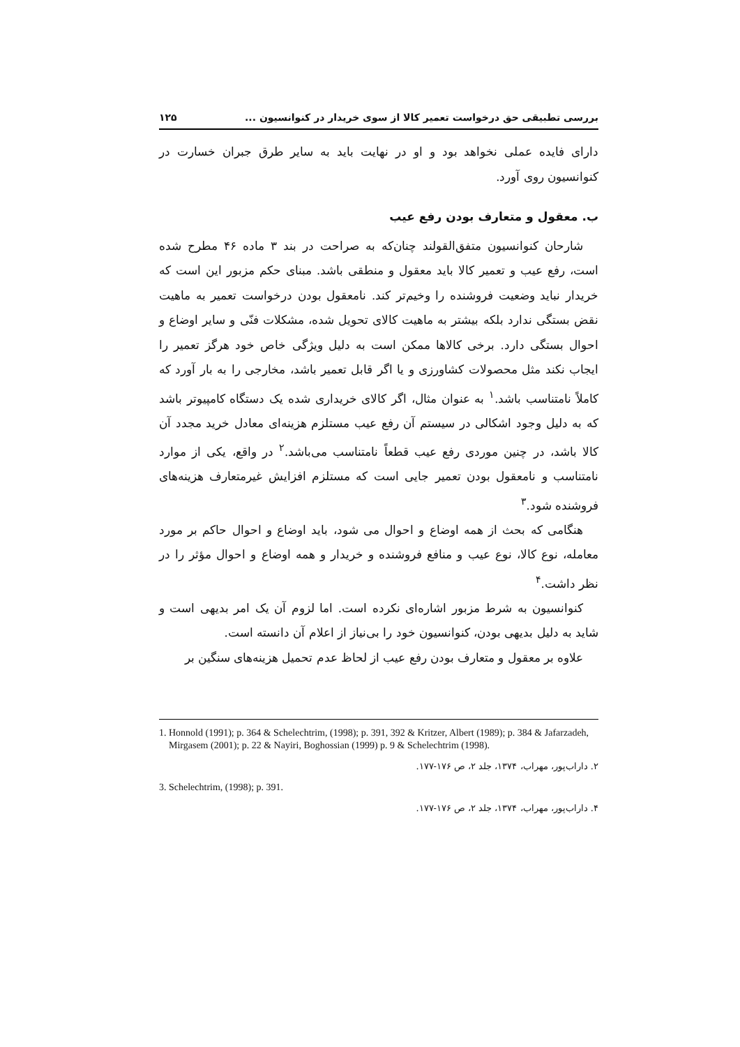بررسی تطبیقی حق درخواست تعمیر کالا از سوی خریدار در کنوانسیون ... ۱۲۵
دارای فایده عملی نخواهد بود و او در نهایت باید به سایر طرق جبران خسارت در کنوانسیون روی آورد.
ب. معقول و متعارف بودن رفع عیب
شارحان کنوانسیون متفق‌القولند چنان‌که به صراحت در بند ۳ ماده ۴۶ مطرح شده است، رفع عیب و تعمیر کالا باید معقول و منطقی باشد. مبنای حکم مزبور این است که خریدار نباید وضعیت فروشنده را وخیم‌تر کند. نامعقول بودن درخواست تعمیر به ماهیت نقض بستگی ندارد بلکه بیشتر به ماهیت کالای تحویل شده، مشکلات فنّی و سایر اوضاع و احوال بستگی دارد. برخی کالاها ممکن است به دلیل ویژگی خاص خود هرگز تعمیر را ایجاب نکند مثل محصولات کشاورزی و یا اگر قابل تعمیر باشد، مخارجی را به بار آورد که کاملاً نامتناسب باشد.<sup>۱</sup> به عنوان مثال، اگر کالای خریداری شده یک دستگاه کامپیوتر باشد که به دلیل وجود اشکالی در سیستم آن رفع عیب مستلزم هزینه‌ای معادل خرید مجدد آن کالا باشد، در چنین موردی رفع عیب قطعاً نامتناسب می‌باشد.<sup>۲</sup> در واقع، یکی از موارد نامتناسب و نامعقول بودن تعمیر جایی است که مستلزم افزایش غیرمتعارف هزینه‌های فروشنده شود.<sup>۳</sup>
هنگامی که بحث از همه اوضاع و احوال می شود، باید اوضاع و احوال حاکم بر مورد معامله، نوع کالا، نوع عیب و منافع فروشنده و خریدار و همه اوضاع و احوال مؤثر را در نظر داشت.<sup>۴</sup>
کنوانسیون به شرط مزبور اشاره‌ای نکرده است. اما لزوم آن یک امر بدیهی است و شاید به دلیل بدیهی بودن، کنوانسیون خود را بی‌نیاز از اعلام آن دانسته است.
علاوه بر معقول و متعارف بودن رفع عیب از لحاظ عدم تحمیل هزینه‌های سنگین بر
1. Honnold (1991); p. 364 & Schelechtrim, (1998); p. 391, 392 & Kritzer, Albert (1989); p. 384 & Jafarzadeh, Mirgasem (2001); p. 22 & Nayiri, Boghossian (1999) p. 9 & Schelechtrim (1998).
۲. داراب‌پور، مهراب، ۱۳۷۴، جلد ۲، ص ۱۷۶-۱۷۷.
3. Schelechtrim, (1998); p. 391.
۴. داراب‌پور، مهراب، ۱۳۷۴، جلد ۲، ص ۱۷۶-۱۷۷.